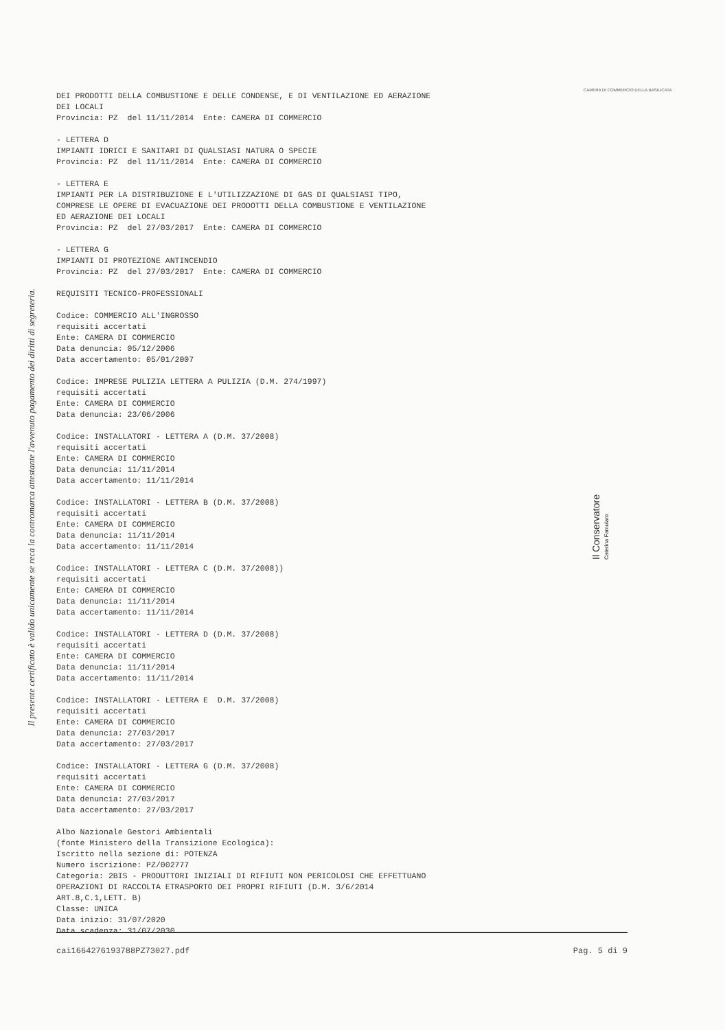CAMERA DI COMMERCIO DELLA BASILICATA
DEI PRODOTTI DELLA COMBUSTIONE E DELLE CONDENSE, E DI VENTILAZIONE ED AERAZIONE DEI LOCALI Provincia: PZ del 11/11/2014 Ente: CAMERA DI COMMERCIO - LETTERA D IMPIANTI IDRICI E SANITARI DI QUALSIASI NATURA O SPECIE Provincia: PZ del 11/11/2014 Ente: CAMERA DI COMMERCIO - LETTERA E IMPIANTI PER LA DISTRIBUZIONE E L'UTILIZZAZIONE DI GAS DI QUALSIASI TIPO, COMPRESE LE OPERE DI EVACUAZIONE DEI PRODOTTI DELLA COMBUSTIONE E VENTILAZIONE ED AERAZIONE DEI LOCALI Provincia: PZ del 27/03/2017 Ente: CAMERA DI COMMERCIO - LETTERA G IMPIANTI DI PROTEZIONE ANTINCENDIO Provincia: PZ del 27/03/2017 Ente: CAMERA DI COMMERCIO REQUISITI TECNICO-PROFESSIONALI Codice: COMMERCIO ALL'INGROSSO requisiti accertati Ente: CAMERA DI COMMERCIO Data denuncia: 05/12/2006 Data accertamento: 05/01/2007 Codice: IMPRESE PULIZIA LETTERA A PULIZIA (D.M. 274/1997) requisiti accertati Ente: CAMERA DI COMMERCIO Data denuncia: 23/06/2006 Codice: INSTALLATORI - LETTERA A (D.M. 37/2008) requisiti accertati Ente: CAMERA DI COMMERCIO Data denuncia: 11/11/2014 Data accertamento: 11/11/2014 Codice: INSTALLATORI - LETTERA B (D.M. 37/2008) requisiti accertati Ente: CAMERA DI COMMERCIO Data denuncia: 11/11/2014 Data accertamento: 11/11/2014 Codice: INSTALLATORI - LETTERA C (D.M. 37/2008)) requisiti accertati Ente: CAMERA DI COMMERCIO Data denuncia: 11/11/2014 Data accertamento: 11/11/2014 Codice: INSTALLATORI - LETTERA D (D.M. 37/2008) requisiti accertati Ente: CAMERA DI COMMERCIO Data denuncia: 11/11/2014 Data accertamento: 11/11/2014 Codice: INSTALLATORI - LETTERA E D.M. 37/2008) requisiti accertati Ente: CAMERA DI COMMERCIO Data denuncia: 27/03/2017 Data accertamento: 27/03/2017 Codice: INSTALLATORI - LETTERA G (D.M. 37/2008) requisiti accertati Ente: CAMERA DI COMMERCIO Data denuncia: 27/03/2017 Data accertamento: 27/03/2017 Albo Nazionale Gestori Ambientali (fonte Ministero della Transizione Ecologica): Iscritto nella sezione di: POTENZA Numero iscrizione: PZ/002777 Categoria: 2BIS - PRODUTTORI INIZIALI DI RIFIUTI NON PERICOLOSI CHE EFFETTUANO OPERAZIONI DI RACCOLTA ETRASPORTO DEI PROPRI RIFIUTI (D.M. 3/6/2014 ART.8,C.1,LETT. B) Classe: UNICA Data inizio: 31/07/2020 Data scadenza: 31/07/2030
Il presente certificato è valido unicamente se reca la contromarca attestante l'avvenuto pagamento dei diritti di segreteria.
Il Conservatore
Caterina Famularo
cai1664276193788PZ73027.pdf Pag. 5 di 9